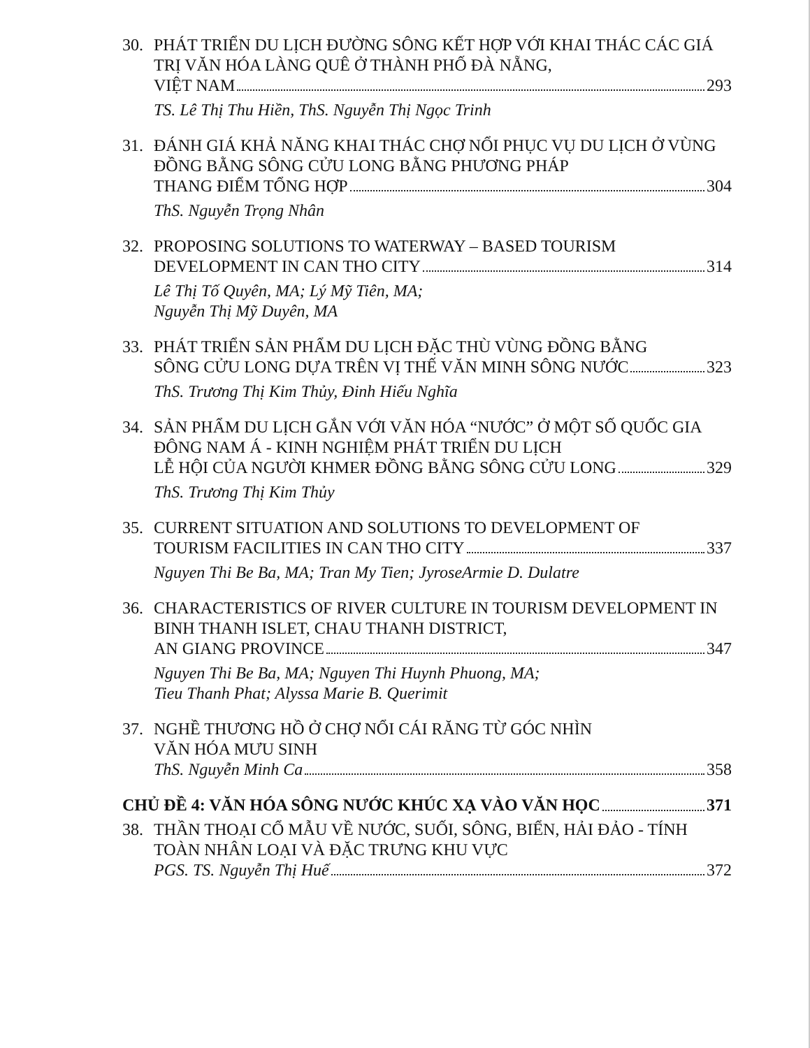30. PHÁT TRIỂN DU LỊCH ĐƯỜNG SÔNG KẾT HỢP VỚI KHAI THÁC CÁC GIÁ TRỊ VĂN HÓA LÀNG QUÊ Ở THÀNH PHỐ ĐÀ NẴNG,
VIỆT NAM 293
TS. Lê Thị Thu Hiền, ThS. Nguyễn Thị Ngọc Trinh
31. ĐÁNH GIÁ KHẢ NĂNG KHAI THÁC CHỢ NỔI PHỤC VỤ DU LỊCH Ở VÙNG ĐỒNG BẰNG SÔNG CỬU LONG BẰNG PHƯƠNG PHÁP
THANG ĐIỂM TỔNG HỢP 304
ThS. Nguyễn Trọng Nhân
32. PROPOSING SOLUTIONS TO WATERWAY – BASED TOURISM
DEVELOPMENT IN CAN THO CITY 314
Lê Thị Tố Quyên, MA; Lý Mỹ Tiên, MA;
Nguyễn Thị Mỹ Duyên, MA
33. PHÁT TRIỂN SẢN PHẨM DU LỊCH ĐẶC THÙ VÙNG ĐỒNG BẰNG
SÔNG CỬU LONG DỰA TRÊN VỊ THẾ VĂN MINH SÔNG NƯỚC 323
ThS. Trương Thị Kim Thủy, Đinh Hiếu Nghĩa
34. SẢN PHẨM DU LỊCH GẮN VỚI VĂN HÓA “NƯỚC” Ở MỘT SỐ QUỐC GIA ĐÔNG NAM Á - KINH NGHIỆM PHÁT TRIỂN DU LỊCH
LỄ HỘI CỦA NGƯỜI KHMER ĐỒNG BẰNG SÔNG CỬU LONG 329
ThS. Trương Thị Kim Thủy
35. CURRENT SITUATION AND SOLUTIONS TO DEVELOPMENT OF
TOURISM FACILITIES IN CAN THO CITY 337
Nguyen Thi Be Ba, MA; Tran My Tien; JyroseArmie D. Dulatre
36. CHARACTERISTICS OF RIVER CULTURE IN TOURISM DEVELOPMENT IN BINH THANH ISLET, CHAU THANH DISTRICT,
AN GIANG PROVINCE 347
Nguyen Thi Be Ba, MA; Nguyen Thi Huynh Phuong, MA;
Tieu Thanh Phat; Alyssa Marie B. Querimit
37. NGHỀ THƯƠNG HỒ Ở CHỢ NỔI CÁI RĂNG TỪ GÓC NHÌN
VĂN HÓA MƯU SINH
ThS. Nguyễn Minh Ca 358
CHỦ ĐỀ 4: VĂN HÓA SÔNG NƯỚC KHÚC XẠ VÀO VĂN HỌC 371
38. THẦN THOẠI CỔ MẪU VỀ NƯỚC, SUỐI, SÔNG, BIỂN, HẢI ĐẢO - TÍNH TOÀN NHÂN LOẠI VÀ ĐẶC TRƯNG KHU VỰC
PGS. TS. Nguyễn Thị Huế 372